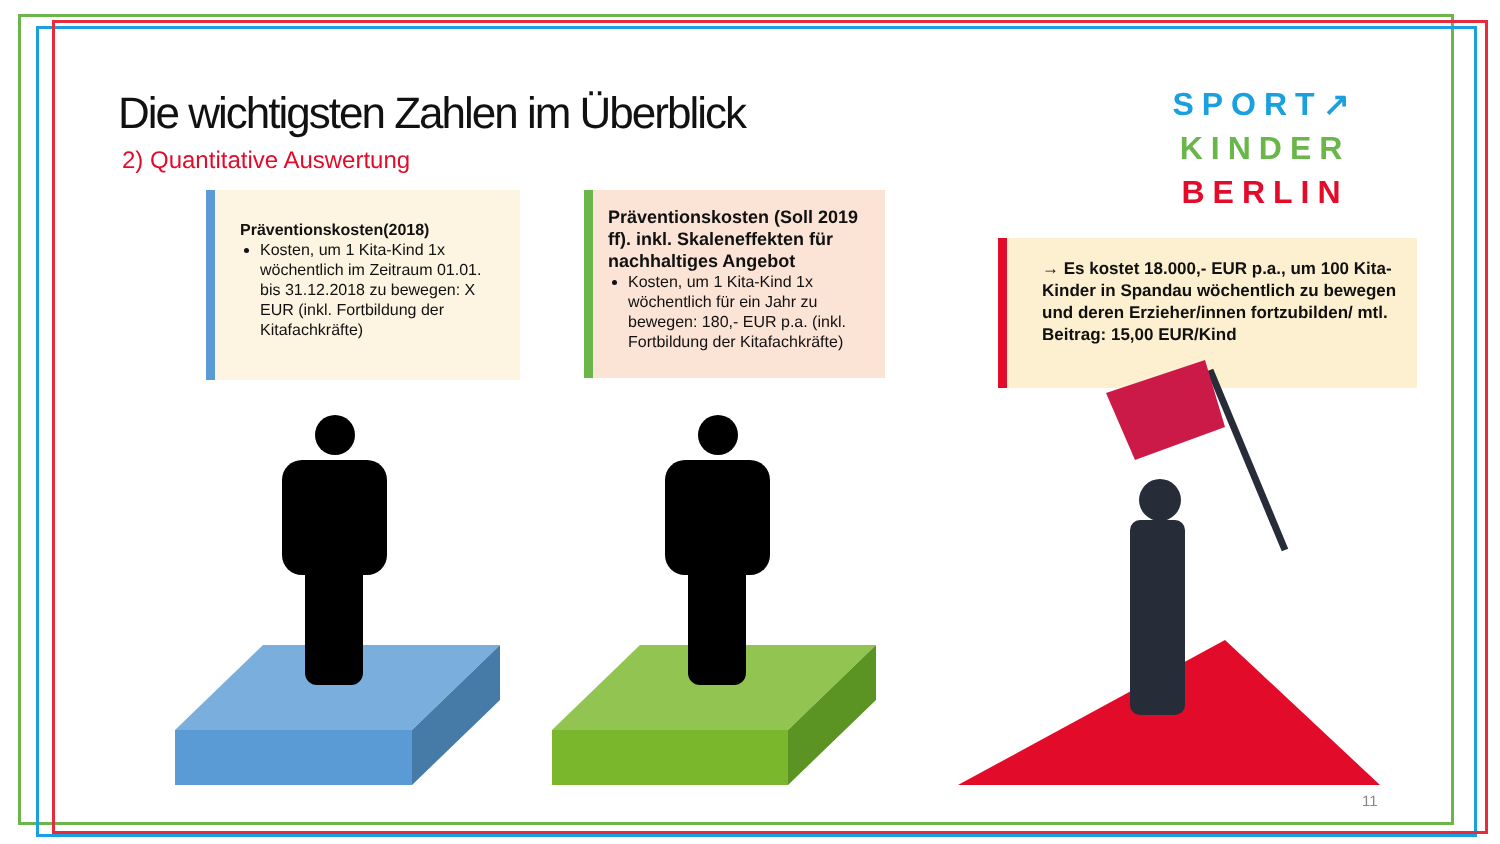Die wichtigsten Zahlen im Überblick
2) Quantitative Auswertung
SPORT↗
KINDER
BERLIN
Präventionskosten(2018)
Kosten, um 1 Kita-Kind 1x wöchentlich im Zeitraum 01.01. bis 31.12.2018 zu bewegen: X EUR (inkl. Fortbildung der Kitafachkräfte)
Präventionskosten (Soll 2019 ff). inkl. Skaleneffekten für nachhaltiges Angebot
Kosten, um 1 Kita-Kind 1x wöchentlich für ein Jahr zu bewegen: 180,- EUR p.a. (inkl. Fortbildung der Kitafachkräfte)
→ Es kostet 18.000,- EUR p.a., um 100 Kita-Kinder in Spandau wöchentlich zu bewegen und deren Erzieher/innen fortzubilden/ mtl. Beitrag: 15,00 EUR/Kind
11